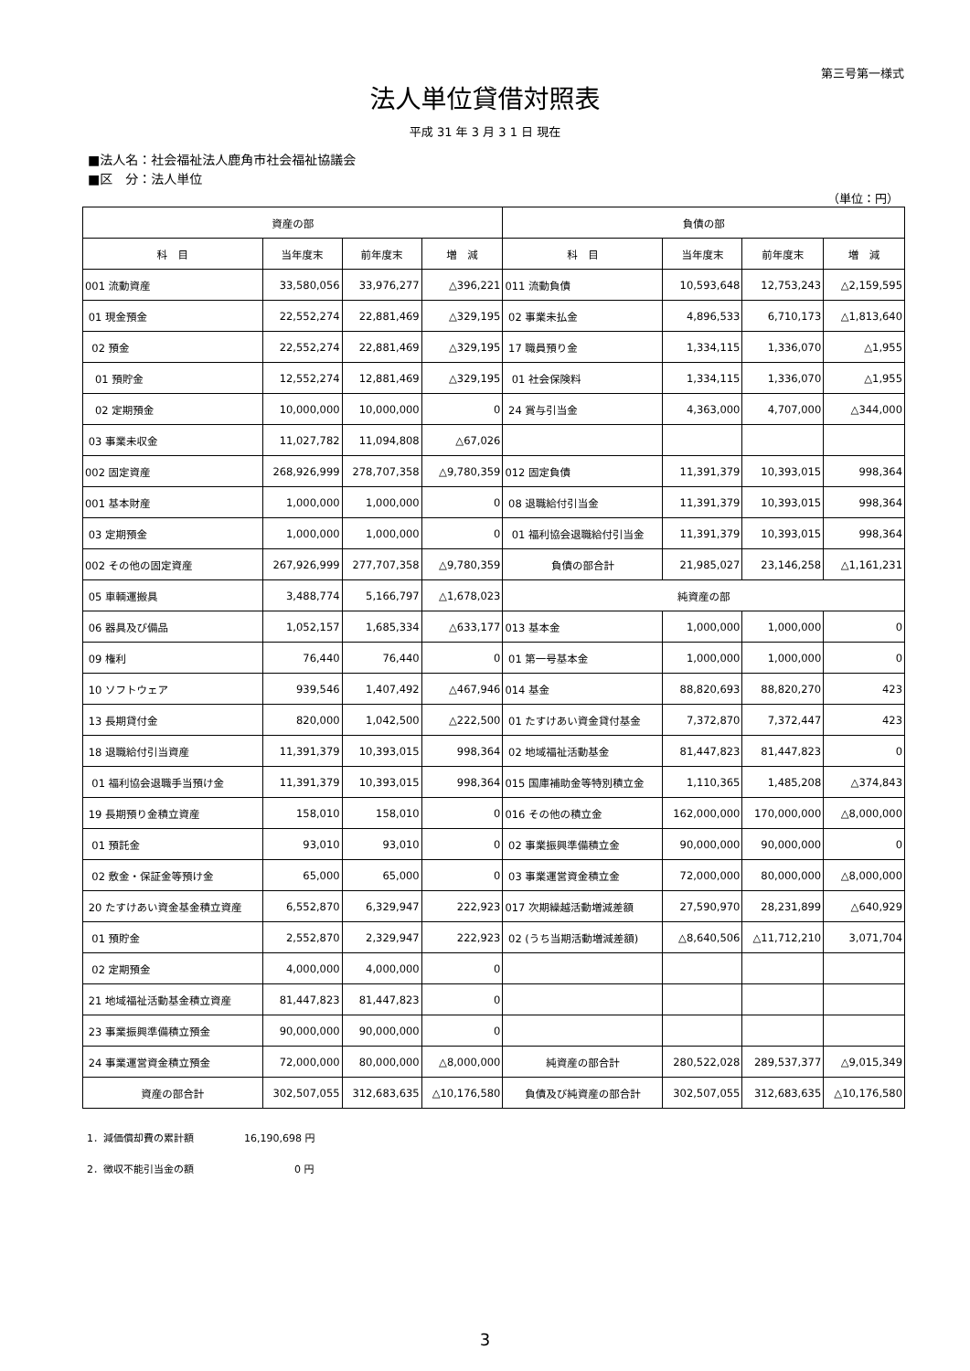第三号第一様式
法人単位貸借対照表
平成 31 年 3 月 3 1 日 現在
■法人名：社会福祉法人鹿角市社会福祉協議会
■区　分：法人単位
（単位：円）
| 資産の部 | | | | 負債の部 | | | |
| --- | --- | --- | --- | --- | --- | --- | --- |
| 科 目 | 当年度末 | 前年度末 | 増 減 | 科 目 | 当年度末 | 前年度末 | 増 減 |
| 001 流動資産 | 33,580,056 | 33,976,277 | △396,221 | 011 流動負債 | 10,593,648 | 12,753,243 | △2,159,595 |
| 01 現金預金 | 22,552,274 | 22,881,469 | △329,195 | 02 事業未払金 | 4,896,533 | 6,710,173 | △1,813,640 |
| 02 預金 | 22,552,274 | 22,881,469 | △329,195 | 17 職員預り金 | 1,334,115 | 1,336,070 | △1,955 |
| 01 預貯金 | 12,552,274 | 12,881,469 | △329,195 | 01 社会保険料 | 1,334,115 | 1,336,070 | △1,955 |
| 02 定期預金 | 10,000,000 | 10,000,000 | 0 | 24 賞与引当金 | 4,363,000 | 4,707,000 | △344,000 |
| 03 事業未収金 | 11,027,782 | 11,094,808 | △67,026 | | | | |
| 002 固定資産 | 268,926,999 | 278,707,358 | △9,780,359 | 012 固定負債 | 11,391,379 | 10,393,015 | 998,364 |
| 001 基本財産 | 1,000,000 | 1,000,000 | 0 | 08 退職給付引当金 | 11,391,379 | 10,393,015 | 998,364 |
| 03 定期預金 | 1,000,000 | 1,000,000 | 0 | 01 福利協会退職給付引当金 | 11,391,379 | 10,393,015 | 998,364 |
| 002 その他の固定資産 | 267,926,999 | 277,707,358 | △9,780,359 | 負債の部合計 | 21,985,027 | 23,146,258 | △1,161,231 |
| 05 車輌運搬具 | 3,488,774 | 5,166,797 | △1,678,023 | 純資産の部 | | | |
| 06 器具及び備品 | 1,052,157 | 1,685,334 | △633,177 | 013 基本金 | 1,000,000 | 1,000,000 | 0 |
| 09 権利 | 76,440 | 76,440 | 0 | 01 第一号基本金 | 1,000,000 | 1,000,000 | 0 |
| 10 ソフトウェア | 939,546 | 1,407,492 | △467,946 | 014 基金 | 88,820,693 | 88,820,270 | 423 |
| 13 長期貸付金 | 820,000 | 1,042,500 | △222,500 | 01 たすけあい資金貸付基金 | 7,372,870 | 7,372,447 | 423 |
| 18 退職給付引当資産 | 11,391,379 | 10,393,015 | 998,364 | 02 地域福祉活動基金 | 81,447,823 | 81,447,823 | 0 |
| 01 福利協会退職手当預け金 | 11,391,379 | 10,393,015 | 998,364 | 015 国庫補助金等特別積立金 | 1,110,365 | 1,485,208 | △374,843 |
| 19 長期預り金積立資産 | 158,010 | 158,010 | 0 | 016 その他の積立金 | 162,000,000 | 170,000,000 | △8,000,000 |
| 01 預託金 | 93,010 | 93,010 | 0 | 02 事業振興準備積立金 | 90,000,000 | 90,000,000 | 0 |
| 02 敷金・保証金等預け金 | 65,000 | 65,000 | 0 | 03 事業運営資金積立金 | 72,000,000 | 80,000,000 | △8,000,000 |
| 20 たすけあい資金基金積立資産 | 6,552,870 | 6,329,947 | 222,923 | 017 次期繰越活動増減差額 | 27,590,970 | 28,231,899 | △640,929 |
| 01 預貯金 | 2,552,870 | 2,329,947 | 222,923 | 02 (うち当期活動増減差額) | △8,640,506 | △11,712,210 | 3,071,704 |
| 02 定期預金 | 4,000,000 | 4,000,000 | 0 | | | | |
| 21 地域福祉活動基金積立資産 | 81,447,823 | 81,447,823 | 0 | | | | |
| 23 事業振興準備積立預金 | 90,000,000 | 90,000,000 | 0 | | | | |
| 24 事業運営資金積立預金 | 72,000,000 | 80,000,000 | △8,000,000 | 純資産の部合計 | 280,522,028 | 289,537,377 | △9,015,349 |
| 資産の部合計 | 302,507,055 | 312,683,635 | △10,176,580 | 負債及び純資産の部合計 | 302,507,055 | 312,683,635 | △10,176,580 |
1．減価償却費の累計額　　　　　16,190,698 円
2．徴収不能引当金の額　　　　　　　　　　0 円
3